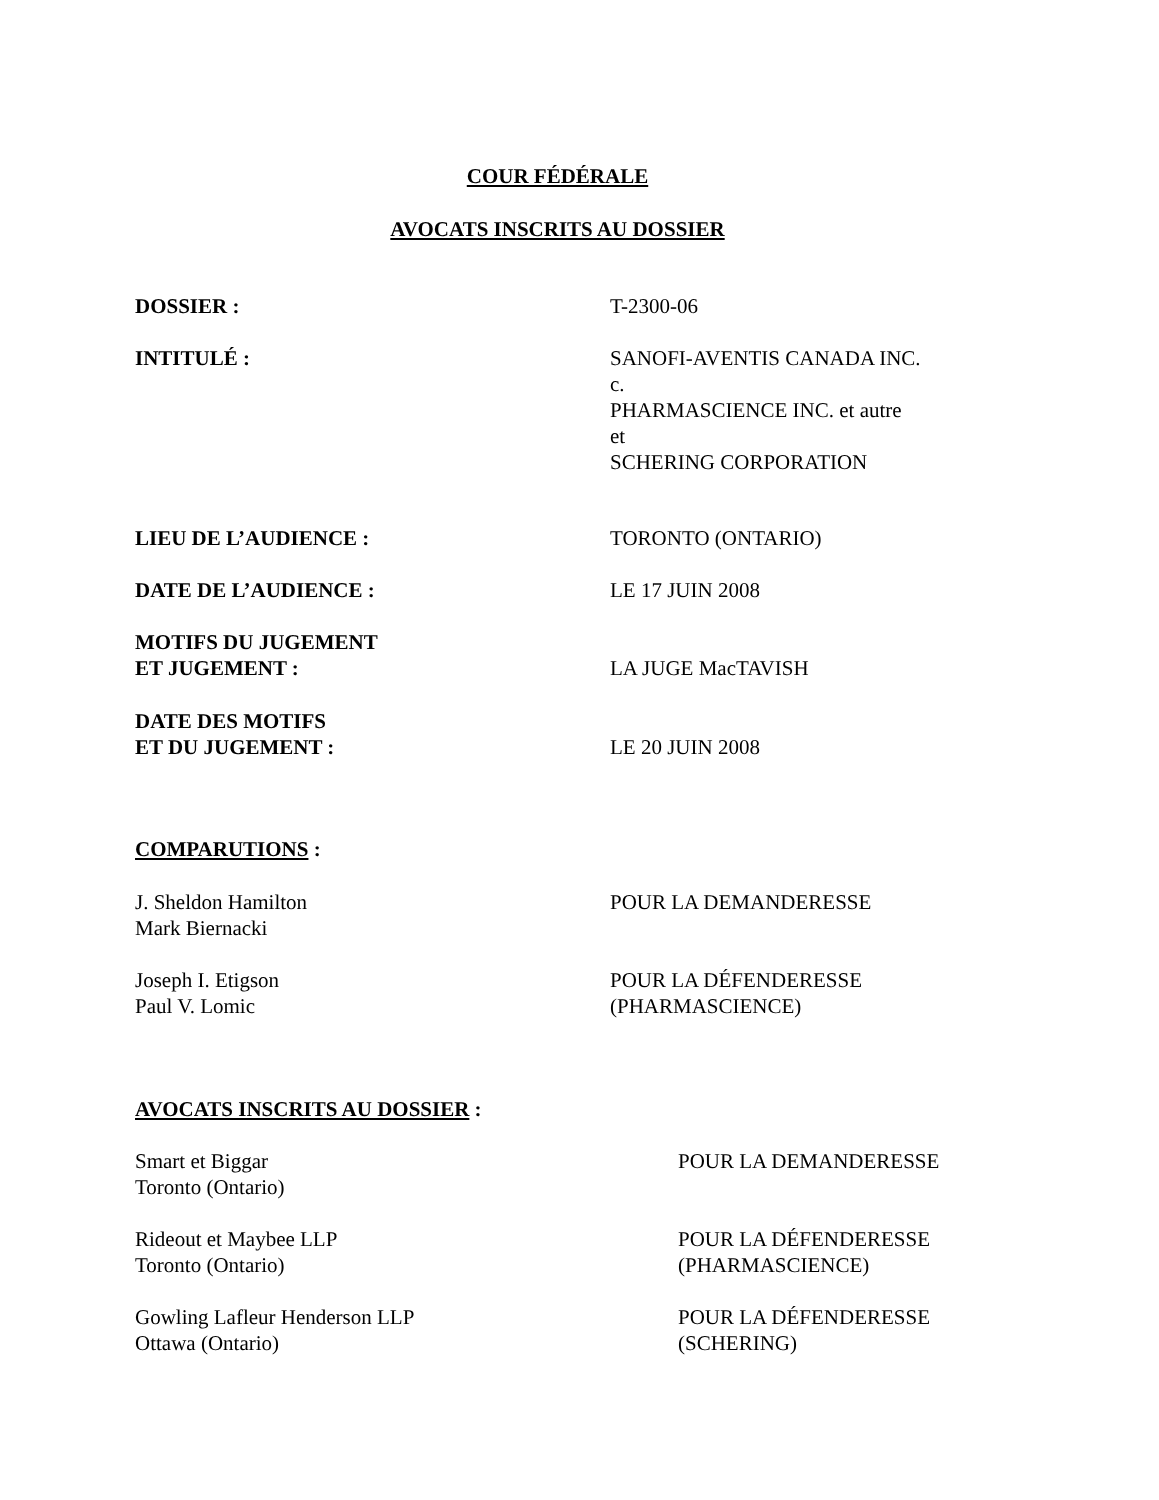COUR FÉDÉRALE
AVOCATS INSCRITS AU DOSSIER
DOSSIER : T-2300-06
INTITULÉ : SANOFI-AVENTIS CANADA INC.
c.
PHARMASCIENCE INC. et autre
et
SCHERING CORPORATION
LIEU DE L’AUDIENCE : TORONTO (ONTARIO)
DATE DE L’AUDIENCE : LE 17 JUIN 2008
MOTIFS DU JUGEMENT
ET JUGEMENT :
LA JUGE MacTAVISH
DATE DES MOTIFS
ET DU JUGEMENT :
LE 20 JUIN 2008
COMPARUTIONS :
J. Sheldon Hamilton
Mark Biernacki
POUR LA DEMANDERESSE
Joseph I. Etigson
Paul V. Lomic
POUR LA DÉFENDERESSE
(PHARMASCIENCE)
AVOCATS INSCRITS AU DOSSIER :
Smart et Biggar
Toronto (Ontario)
POUR LA DEMANDERESSE
Rideout et Maybee LLP
Toronto (Ontario)
POUR LA DÉFENDERESSE
(PHARMASCIENCE)
Gowling Lafleur Henderson LLP
Ottawa (Ontario)
POUR LA DÉFENDERESSE
(SCHERING)